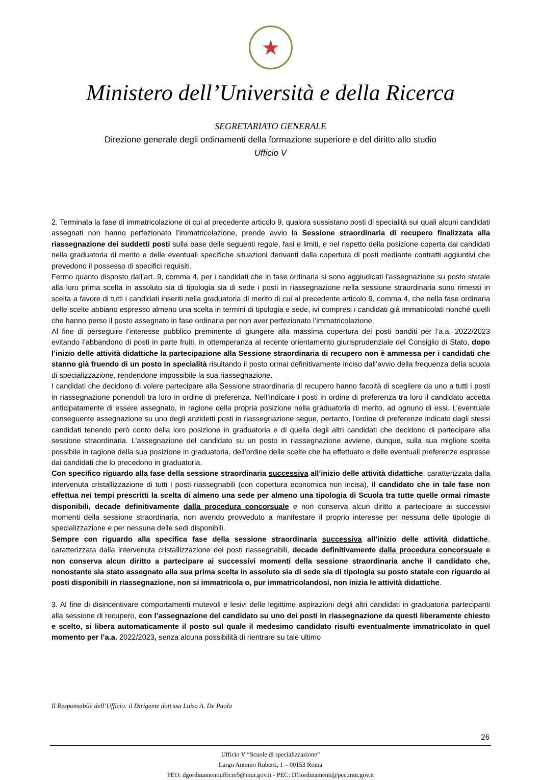★
Ministero dell’Università e della Ricerca
SEGRETARIATO GENERALE
Direzione generale degli ordinamenti della formazione superiore e del diritto allo studio
Ufficio V
2. Terminata la fase di immatricolazione di cui al precedente articolo 9, qualora sussistano posti di specialità sui quali alcuni candidati assegnati non hanno perfezionato l’immatricolazione, prende avvio la Sessione straordinaria di recupero finalizzata alla riassegnazione dei suddetti posti sulla base delle seguenti regole, fasi e limiti, e nel rispetto della posizione coperta dai candidati nella graduatoria di merito e delle eventuali specifiche situazioni derivanti dalla copertura di posti mediante contratti aggiuntivi che prevedono il possesso di specifici requisiti.
Fermo quanto disposto dall’art. 9, comma 4, per i candidati che in fase ordinaria si sono aggiudicati l’assegnazione su posto statale alla loro prima scelta in assoluto sia di tipologia sia di sede i posti in riassegnazione nella sessione straordinaria sono rimessi in scelta a favore di tutti i candidati inseriti nella graduatoria di merito di cui al precedente articolo 9, comma 4, che nella fase ordinaria delle scelte abbiano espresso almeno una scelta in termini di tipologia e sede, ivi compresi i candidati già immatricolati nonché quelli che hanno perso il posto assegnato in fase ordinaria per non aver perfezionato l’immatricolazione.
Al fine di perseguire l’interesse pubblico preminente di giungere alla massima copertura dei posti banditi per l’a.a. 2022/2023 evitando l’abbandono di posti in parte fruiti, in ottemperanza al recente orientamento giurisprudenziale del Consiglio di Stato, dopo l’inizio delle attività didattiche la partecipazione alla Sessione straordinaria di recupero non è ammessa per i candidati che stanno già fruendo di un posto in specialità risultando il posto ormai definitivamente inciso dall’avvio della frequenza della scuola di specializzazione, rendendone impossibile la sua riassegnazione.
I candidati che decidono di volere partecipare alla Sessione straordinaria di recupero hanno facoltà di scegliere da uno a tutti i posti in riassegnazione ponendoli tra loro in ordine di preferenza. Nell’indicare i posti in ordine di preferenza tra loro il candidato accetta anticipatamente di essere assegnato, in ragione della propria posizione nella graduatoria di merito, ad ognuno di essi. L’eventuale conseguente assegnazione su uno degli anzidetti posti in riassegnazione segue, pertanto, l’ordine di preferenze indicato dagli stessi candidati tenendo però conto della loro posizione in graduatoria e di quella degli altri candidati che decidono di partecipare alla sessione straordinaria. L’assegnazione del candidato su un posto in riassegnazione avviene, dunque, sulla sua migliore scelta possibile in ragione della sua posizione in graduatoria, dell’ordine delle scelte che ha effettuato e delle eventuali preferenze espresse dai candidati che lo precedono in graduatoria.
Con specifico riguardo alla fase della sessione straordinaria successiva all’inizio delle attività didattiche, caratterizzata dalla intervenuta cristallizzazione di tutti i posti riassegnabili (con copertura economica non incisa), il candidato che in tale fase non effettua nei tempi prescritti la scelta di almeno una sede per almeno una tipologia di Scuola tra tutte quelle ormai rimaste disponibili, decade definitivamente dalla procedura concorsuale e non conserva alcun diritto a partecipare ai successivi momenti della sessione straordinaria, non avendo provveduto a manifestare il proprio interesse per nessuna delle tipologie di specializzazione e per nessuna delle sedi disponibili.
Sempre con riguardo alla specifica fase della sessione straordinaria successiva all’inizio delle attività didattiche, caratterizzata dalla intervenuta cristallizzazione dei posti riassegnabili, decade definitivamente dalla procedura concorsuale e non conserva alcun diritto a partecipare ai successivi momenti della sessione straordinaria anche il candidato che, nonostante sia stato assegnato alla sua prima scelta in assoluto sia di sede sia di tipologia su posto statale con riguardo ai posti disponibili in riassegnazione, non si immatricola o, pur immatricolandosi, non inizia le attività didattiche.
3. Al fine di disincentivare comportamenti mutevoli e lesivi delle legittime aspirazioni degli altri candidati in graduatoria partecipanti alla sessione di recupero, con l’assegnazione del candidato su uno dei posti in riassegnazione da questi liberamente chiesto e scelto, si libera automaticamente il posto sul quale il medesimo candidato risulti eventualmente immatricolato in quel momento per l’a.a. 2022/2023, senza alcuna possibilità di rientrare su tale ultimo
Il Responsabile dell’Ufficio: il Dirigente dott.ssa Luisa A. De Paola
26
Ufficio V “Scuole di specializzazione”
Largo Antonio Ruberti, 1 – 00153 Roma
PEO: dgordinamentiufficio5@mur.gov.it - PEC: DGordinamenti@pec.mur.gov.it